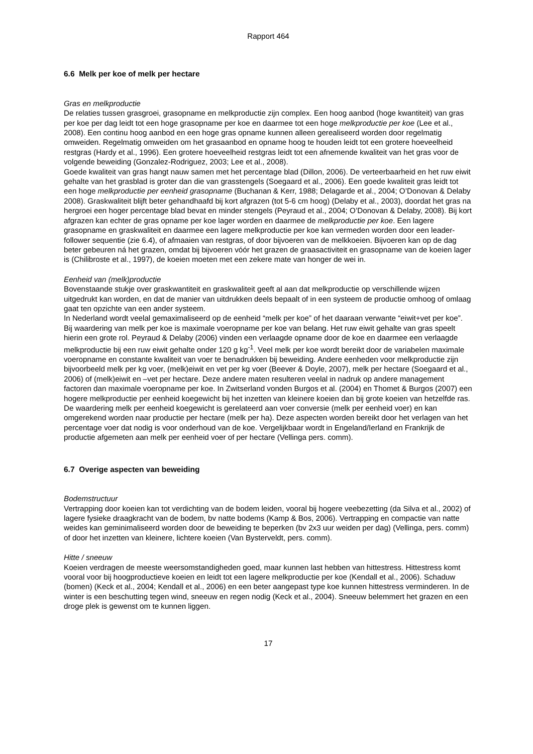Rapport 464
6.6 Melk per koe of melk per hectare
Gras en melkproductie
De relaties tussen grasgroei, grasopname en melkproductie zijn complex. Een hoog aanbod (hoge kwantiteit) van gras per koe per dag leidt tot een hoge grasopname per koe en daarmee tot een hoge melkproductie per koe (Lee et al., 2008). Een continu hoog aanbod en een hoge gras opname kunnen alleen gerealiseerd worden door regelmatig omweiden. Regelmatig omweiden om het grasaanbod en opname hoog te houden leidt tot een grotere hoeveelheid restgras (Hardy et al., 1996). Een grotere hoeveelheid restgras leidt tot een afnemende kwaliteit van het gras voor de volgende beweiding (Gonzalez-Rodriguez, 2003; Lee et al., 2008).
Goede kwaliteit van gras hangt nauw samen met het percentage blad (Dillon, 2006). De verteerbaarheid en het ruw eiwit gehalte van het grasblad is groter dan die van grasstengels (Soegaard et al., 2006). Een goede kwaliteit gras leidt tot een hoge melkproductie per eenheid grasopname (Buchanan & Kerr, 1988; Delagarde et al., 2004; O’Donovan & Delaby 2008). Graskwaliteit blijft beter gehandhaafd bij kort afgrazen (tot 5-6 cm hoog) (Delaby et al., 2003), doordat het gras na hergroei een hoger percentage blad bevat en minder stengels (Peyraud et al., 2004; O’Donovan & Delaby, 2008). Bij kort afgrazen kan echter de gras opname per koe lager worden en daarmee de melkproductie per koe. Een lagere grasopname en graskwaliteit en daarmee een lagere melkproductie per koe kan vermeden worden door een leader-follower sequentie (zie 6.4), of afmaaien van restgras, of door bijvoeren van de melkkoeien. Bijvoeren kan op de dag beter gebeuren ná het grazen, omdat bij bijvoeren vóór het grazen de graasactiviteit en grasopname van de koeien lager is (Chilibroste et al., 1997), de koeien moeten met een zekere mate van honger de wei in.
Eenheid van (melk)productie
Bovenstaande stukje over graskwantiteit en graskwaliteit geeft al aan dat melkproductie op verschillende wijzen uitgedrukt kan worden, en dat de manier van uitdrukken deels bepaalt of in een systeem de productie omhoog of omlaag gaat ten opzichte van een ander systeem.
In Nederland wordt veelal gemaximaliseerd op de eenheid “melk per koe” of het daaraan verwante “eiwit+vet per koe”. Bij waardering van melk per koe is maximale voeropname per koe van belang. Het ruw eiwit gehalte van gras speelt hierin een grote rol. Peyraud & Delaby (2006) vinden een verlaagde opname door de koe en daarmee een verlaagde melkproductie bij een ruw eiwit gehalte onder 120 g kg<sup>-1</sup>. Veel melk per koe wordt bereikt door de variabelen maximale voeropname en constante kwaliteit van voer te benadrukken bij beweiding. Andere eenheden voor melkproductie zijn bijvoorbeeld melk per kg voer, (melk)eiwit en vet per kg voer (Beever & Doyle, 2007), melk per hectare (Soegaard et al., 2006) of (melk)eiwit en –vet per hectare. Deze andere maten resulteren veelal in nadruk op andere management factoren dan maximale voeropname per koe. In Zwitserland vonden Burgos et al. (2004) en Thomet & Burgos (2007) een hogere melkproductie per eenheid koegewicht bij het inzetten van kleinere koeien dan bij grote koeien van hetzelfde ras. De waardering melk per eenheid koegewicht is gerelateerd aan voer conversie (melk per eenheid voer) en kan omgerekend worden naar productie per hectare (melk per ha). Deze aspecten worden bereikt door het verlagen van het percentage voer dat nodig is voor onderhoud van de koe. Vergelijkbaar wordt in Engeland/Ierland en Frankrijk de productie afgemeten aan melk per eenheid voer of per hectare (Vellinga pers. comm).
6.7 Overige aspecten van beweiding
Bodemstructuur
Vertrapping door koeien kan tot verdichting van de bodem leiden, vooral bij hogere veebezetting (da Silva et al., 2002) of lagere fysieke draagkracht van de bodem, bv natte bodems (Kamp & Bos, 2006). Vertrapping en compactie van natte weides kan geminimaliseerd worden door de beweiding te beperken (bv 2x3 uur weiden per dag) (Vellinga, pers. comm) of door het inzetten van kleinere, lichtere koeien (Van Bysterveldt, pers. comm).
Hitte / sneeuw
Koeien verdragen de meeste weersomstandigheden goed, maar kunnen last hebben van hittestress. Hittestress komt vooral voor bij hoogproductieve koeien en leidt tot een lagere melkproductie per koe (Kendall et al., 2006). Schaduw (bomen) (Keck et al., 2004; Kendall et al., 2006) en een beter aangepast type koe kunnen hittestress verminderen. In de winter is een beschutting tegen wind, sneeuw en regen nodig (Keck et al., 2004). Sneeuw belemmert het grazen en een droge plek is gewenst om te kunnen liggen.
17